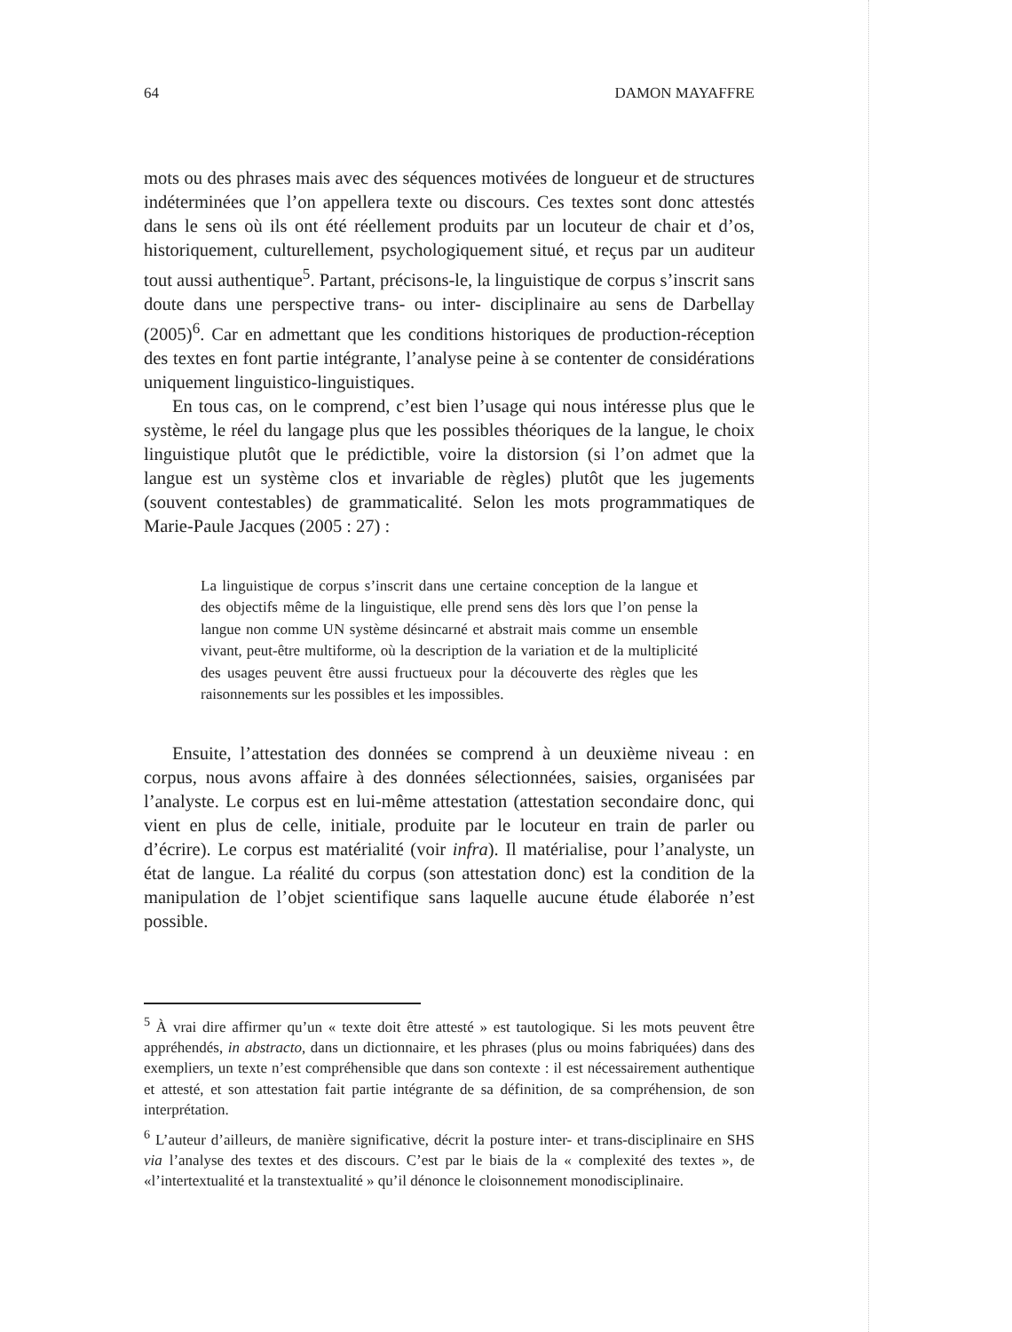64 DAMON MAYAFFRE
mots ou des phrases mais avec des séquences motivées de longueur et de structures indéterminées que l’on appellera texte ou discours. Ces textes sont donc attestés dans le sens où ils ont été réellement produits par un locuteur de chair et d’os, historiquement, culturellement, psychologiquement situé, et reçus par un auditeur tout aussi authentique<sup>5</sup>. Partant, précisons-le, la linguistique de corpus s’inscrit sans doute dans une perspective trans- ou inter- disciplinaire au sens de Darbellay (2005)<sup>6</sup>. Car en admettant que les conditions historiques de production-réception des textes en font partie intégrante, l’analyse peine à se contenter de considérations uniquement linguistico-linguistiques.
En tous cas, on le comprend, c’est bien l’usage qui nous intéresse plus que le système, le réel du langage plus que les possibles théoriques de la langue, le choix linguistique plutôt que le prédictible, voire la distorsion (si l’on admet que la langue est un système clos et invariable de règles) plutôt que les jugements (souvent contestables) de grammaticalité. Selon les mots programmatiques de Marie-Paule Jacques (2005 : 27) :
La linguistique de corpus s’inscrit dans une certaine conception de la langue et des objectifs même de la linguistique, elle prend sens dès lors que l’on pense la langue non comme UN système désincarné et abstrait mais comme un ensemble vivant, peut-être multiforme, où la description de la variation et de la multiplicité des usages peuvent être aussi fructueux pour la découverte des règles que les raisonnements sur les possibles et les impossibles.
Ensuite, l’attestation des données se comprend à un deuxième niveau : en corpus, nous avons affaire à des données sélectionnées, saisies, organisées par l’analyste. Le corpus est en lui-même attestation (attestation secondaire donc, qui vient en plus de celle, initiale, produite par le locuteur en train de parler ou d’écrire). Le corpus est matérialité (voir infra). Il matérialise, pour l’analyste, un état de langue. La réalité du corpus (son attestation donc) est la condition de la manipulation de l’objet scientifique sans laquelle aucune étude élaborée n’est possible.
<sup>5</sup> À vrai dire affirmer qu’un « texte doit être attesté » est tautologique. Si les mots peuvent être appréhendés, in abstracto, dans un dictionnaire, et les phrases (plus ou moins fabriquées) dans des exempliers, un texte n’est compréhensible que dans son contexte : il est nécessairement authentique et attesté, et son attestation fait partie intégrante de sa définition, de sa compréhension, de son interprétation.
<sup>6</sup> L’auteur d’ailleurs, de manière significative, décrit la posture inter- et trans-disciplinaire en SHS via l’analyse des textes et des discours. C’est par le biais de la « complexité des textes », de «l’intertextualité et la transtextualité » qu’il dénonce le cloisonnement monodisciplinaire.